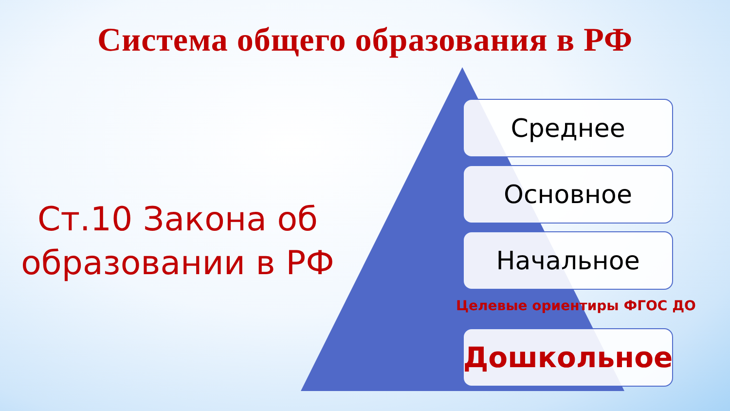Система общего образования в РФ
Ст.10 Закона об образовании в РФ
Среднее
Основное
Начальное
Целевые ориентиры ФГОС ДО
Дошкольное